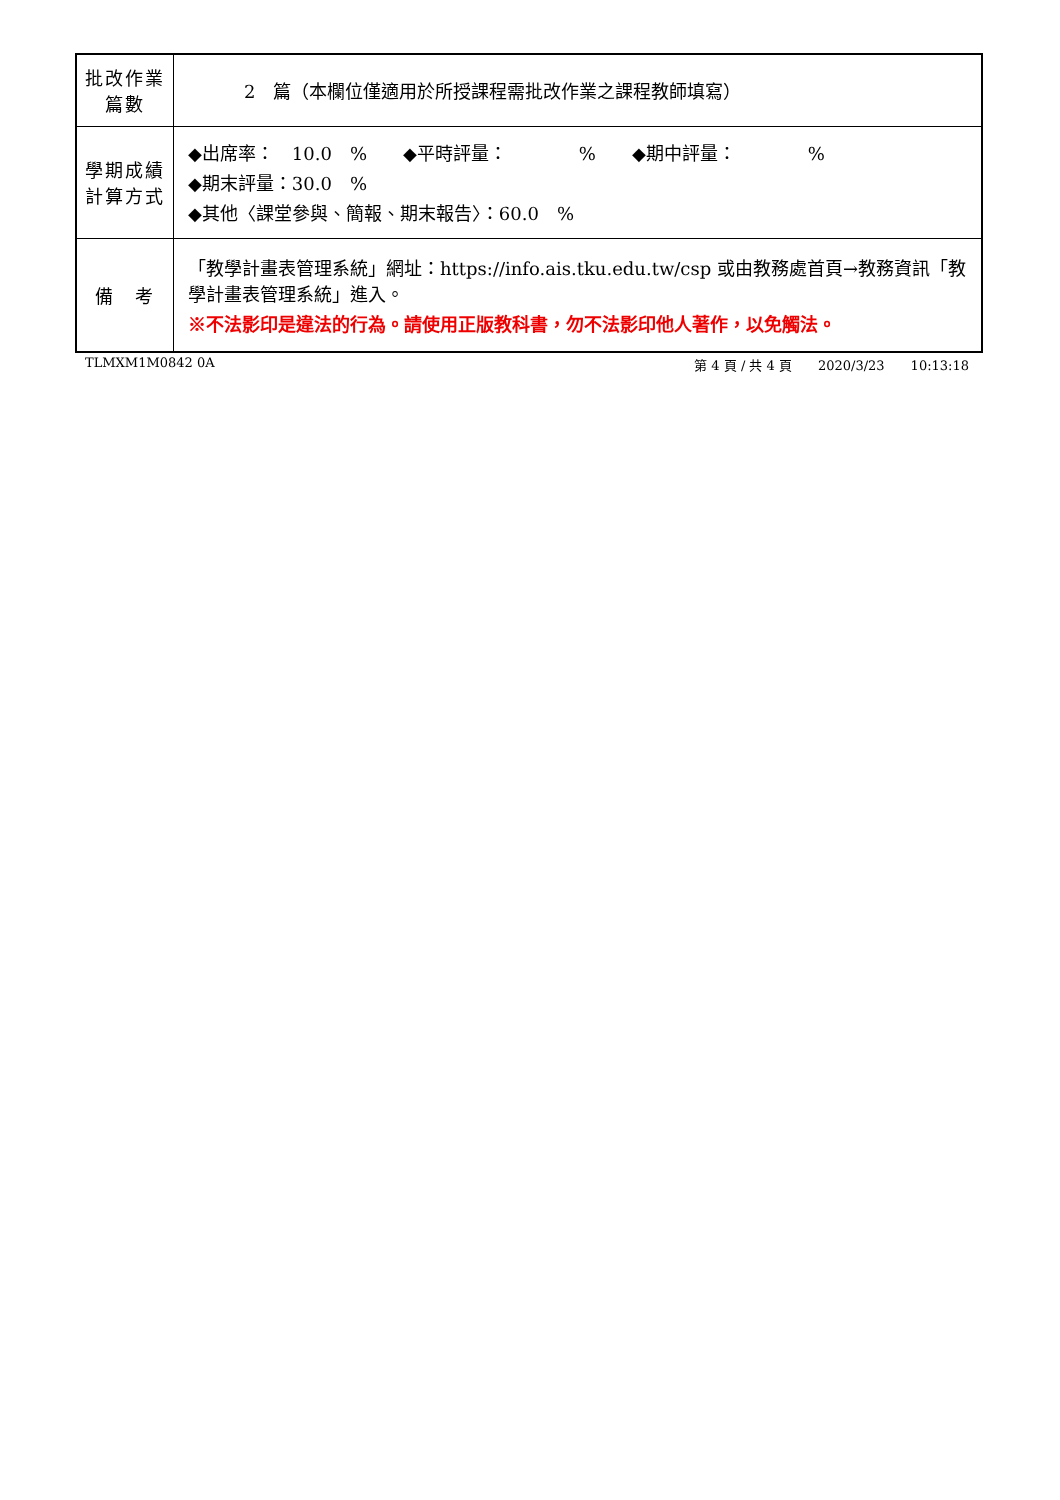| 批改作業 篇數 | 2 篇（本欄位僅適用於所授課程需批改作業之課程教師填寫） |
| 學期成績 計算方式 | ◆出席率： 10.0 % ◆平時評量： % ◆期中評量： % ◆期末評量：30.0 % ◆其他〈課堂參與、簡報、期末報告〉：60.0 % |
| 備 考 | 「教學計畫表管理系統」網址： https://info.ais.tku.edu.tw/csp 或由教務處首頁→教務資訊「教學計畫表管理系統」進入。 ※不法影印是違法的行為。請使用正版教科書，勿不法影印他人著作，以免觸法。 |
TLMXM1M0842 0A 第 4 頁 / 共 4 頁　　2020/3/23　　10:13:18